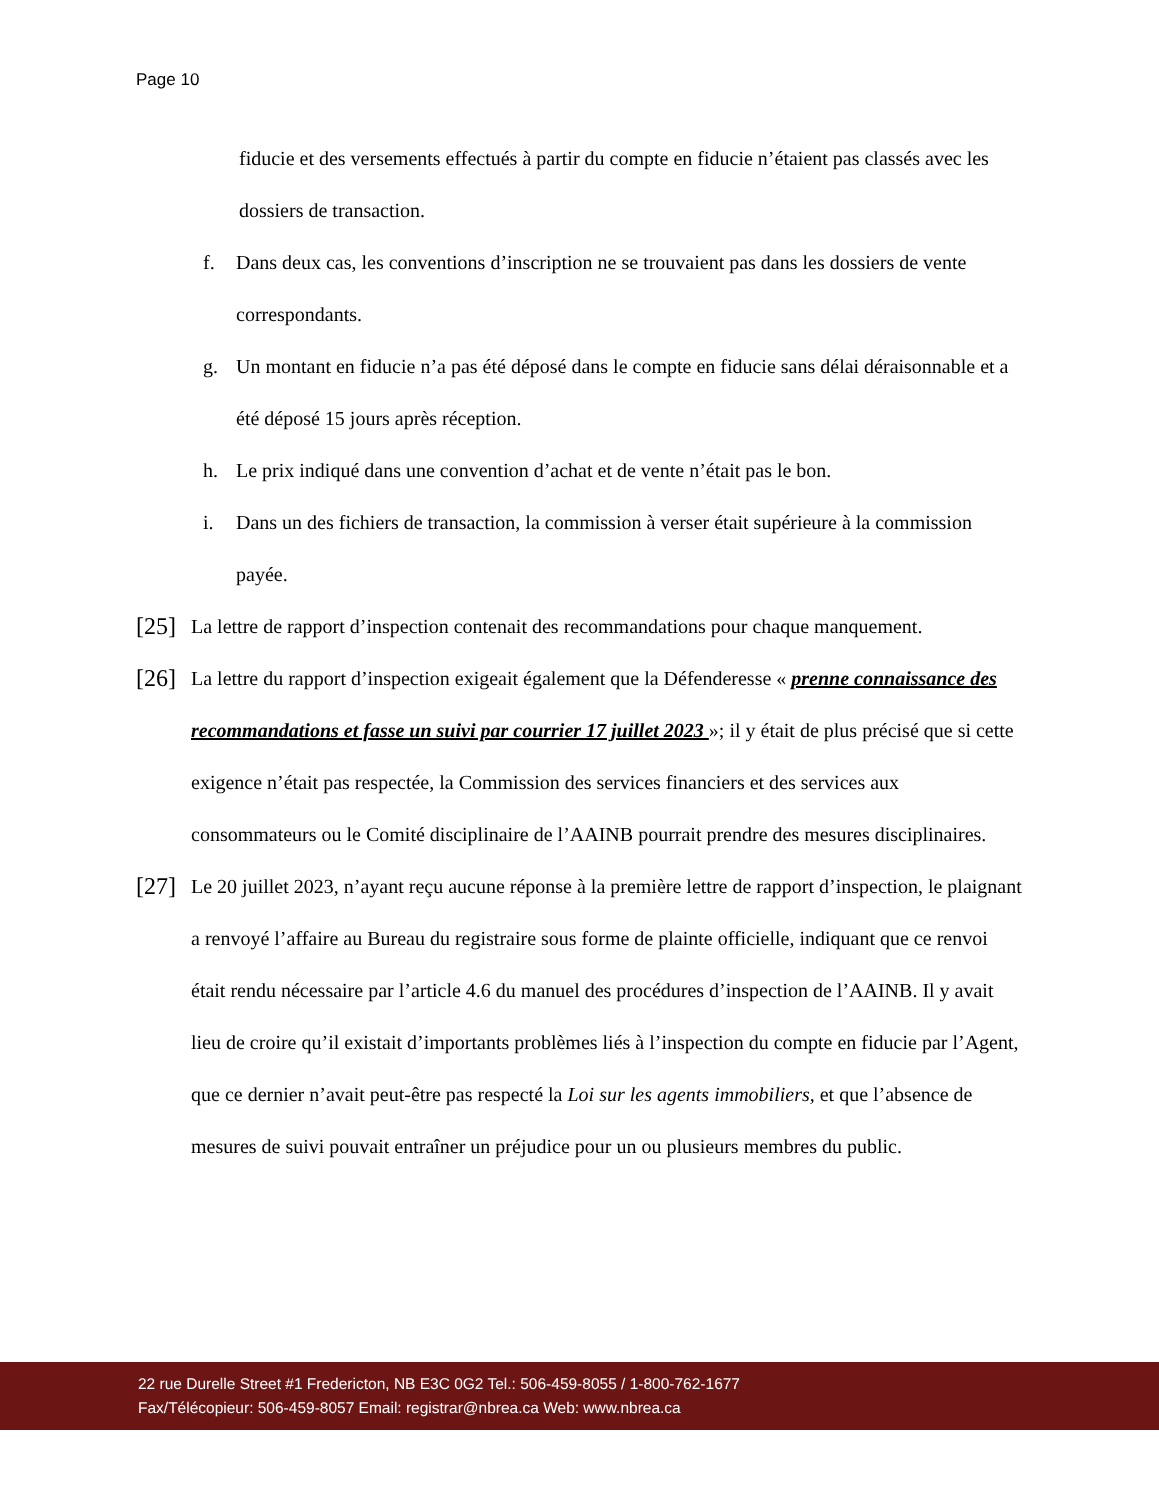Page 10
fiducie et des versements effectués à partir du compte en fiducie n’étaient pas classés avec les dossiers de transaction.
f. Dans deux cas, les conventions d’inscription ne se trouvaient pas dans les dossiers de vente correspondants.
g. Un montant en fiducie n’a pas été déposé dans le compte en fiducie sans délai déraisonnable et a été déposé 15 jours après réception.
h. Le prix indiqué dans une convention d’achat et de vente n’était pas le bon.
i. Dans un des fichiers de transaction, la commission à verser était supérieure à la commission payée.
[25] La lettre de rapport d’inspection contenait des recommandations pour chaque manquement.
[26] La lettre du rapport d’inspection exigeait également que la Défenderesse « prenne connaissance des recommandations et fasse un suivi par courrier 17 juillet 2023 »; il y était de plus précisé que si cette exigence n’était pas respectée, la Commission des services financiers et des services aux consommateurs ou le Comité disciplinaire de l’AAINB pourrait prendre des mesures disciplinaires.
[27] Le 20 juillet 2023, n’ayant reçu aucune réponse à la première lettre de rapport d’inspection, le plaignant a renvoyé l’affaire au Bureau du registraire sous forme de plainte officielle, indiquant que ce renvoi était rendu nécessaire par l’article 4.6 du manuel des procédures d’inspection de l’AAINB. Il y avait lieu de croire qu’il existait d’importants problèmes liés à l’inspection du compte en fiducie par l’Agent, que ce dernier n’avait peut-être pas respecté la Loi sur les agents immobiliers, et que l’absence de mesures de suivi pouvait entraîner un préjudice pour un ou plusieurs membres du public.
22 rue Durelle Street #1 Fredericton, NB E3C 0G2 Tel.: 506-459-8055 / 1-800-762-1677
Fax/Télécopieur: 506-459-8057 Email: registrar@nbrea.ca Web: www.nbrea.ca